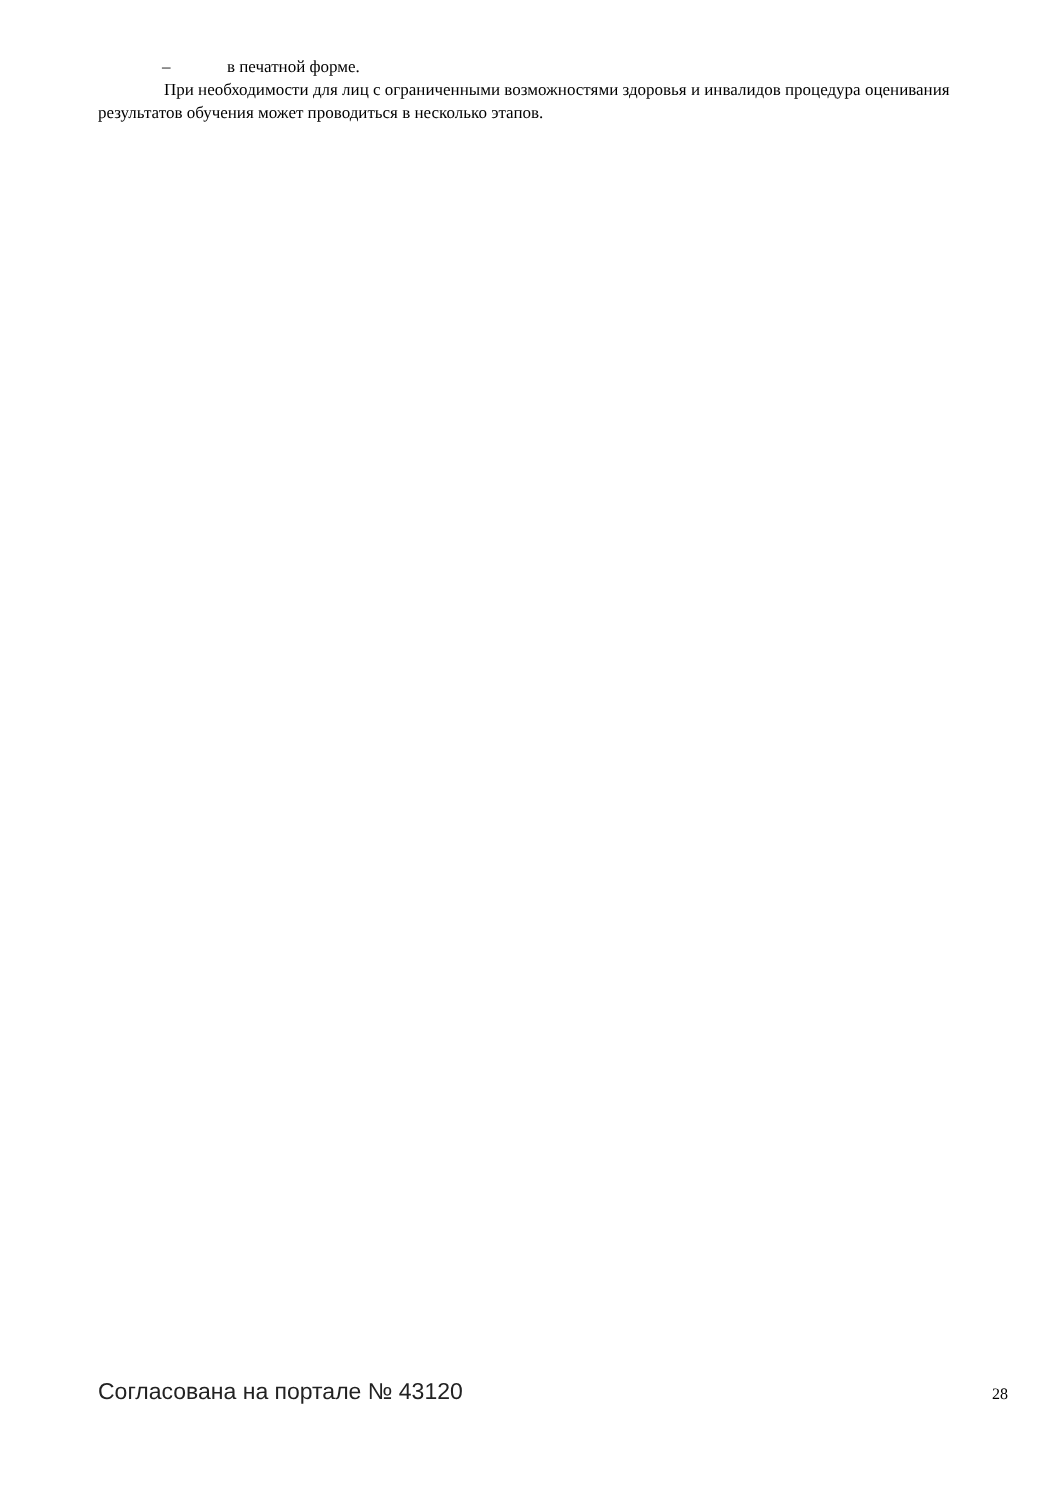– в печатной форме.
При необходимости для лиц с ограниченными возможностями здоровья и инвалидов процедура оценивания результатов обучения может проводиться в несколько этапов.
Согласована на портале № 43120 28